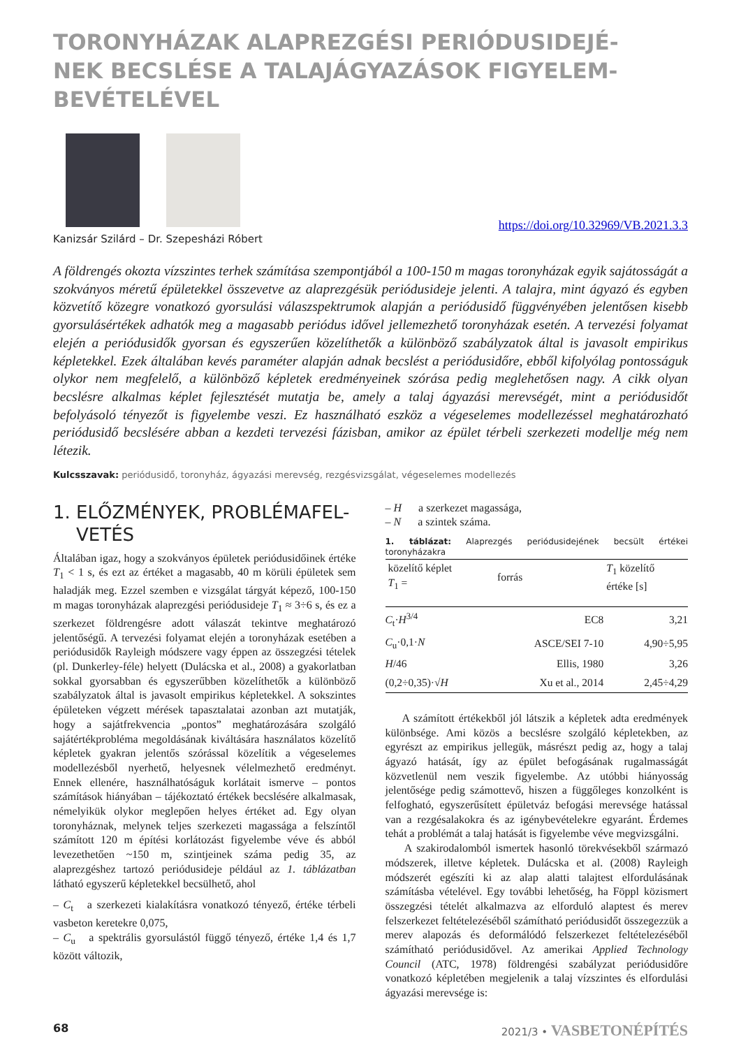TORONYHÁZAK ALAPREZGÉSI PERIÓDUSIDEJÉ-
NEK BECSLÉSE A TALAJÁGYAZÁSOK FIGYELEM-
BEVÉTELÉVEL
Kanizsár Szilárd – Dr. Szepesházi Róbert
https://doi.org/10.32969/VB.2021.3.3
A földrengés okozta vízszintes terhek számítása szempontjából a 100-150 m magas toronyházak egyik sajátosságát a szokványos méretű épületekkel összevetve az alaprezgésük periódusideje jelenti. A talajra, mint ágyazó és egyben közvetítő közegre vonatkozó gyorsulási válaszspektrumok alapján a periódusidő függvényében jelentősen kisebb gyorsulásértékek adhatók meg a magasabb periódus idővel jellemezhető toronyházak esetén. A tervezési folyamat elején a periódusidők gyorsan és egyszerűen közelíthetők a különböző szabályzatok által is javasolt empirikus képletekkel. Ezek általában kevés paraméter alapján adnak becslést a periódusidőre, ebből kifolyólag pontosságuk olykor nem megfelelő, a különböző képletek eredményeinek szórása pedig meglehetősen nagy. A cikk olyan becslésre alkalmas képlet fejlesztését mutatja be, amely a talaj ágyazási merevségét, mint a periódusidőt befolyásoló tényezőt is figyelembe veszi. Ez használható eszköz a végeselemes modellezéssel meghatározható periódusidő becslésére abban a kezdeti tervezési fázisban, amikor az épület térbeli szerkezeti modellje még nem létezik.
Kulcsszavak: periódusidő, toronyház, ágyazási merevség, rezgésvizsgálat, végeselemes modellezés
1. ELŐZMÉNYEK, PROBLÉMAFEL-
VETÉS
Általában igaz, hogy a szokványos épületek periódusidőinek értéke T<sub>1</sub> < 1 s, és ezt az értéket a magasabb, 40 m körüli épületek sem haladják meg. Ezzel szemben e vizsgálat tárgyát képező, 100-150 m magas toronyházak alaprezgési periódusideje T<sub>1</sub> ≈ 3÷6 s, és ez a szerkezet földrengésre adott válaszát tekintve meghatározó jelentőségű. A tervezési folyamat elején a toronyházak esetében a periódusidők Rayleigh módszere vagy éppen az összegzési tételek (pl. Dunkerley-féle) helyett (Dulácska et al., 2008) a gyakorlatban sokkal gyorsabban és egyszerűbben közelíthetők a különböző szabályzatok által is javasolt empirikus képletekkel. A sokszintes épületeken végzett mérések tapasztalatai azonban azt mutatják, hogy a sajátfrekvencia „pontos” meghatározására szolgáló sajátértékprobléma megoldásának kiváltására használatos közelítő képletek gyakran jelentős szórással közelítik a végeselemes modellezésből nyerhető, helyesnek vélelmezhető eredményt. Ennek ellenére, használhatóságuk korlátait ismerve – pontos számítások hiányában – tájékoztató értékek becslésére alkalmasak, némelyikük olykor meglepően helyes értéket ad. Egy olyan toronyháznak, melynek teljes szerkezeti magassága a felszíntől számított 120 m építési korlátozást figyelembe véve és abból levezethetően ~150 m, szintjeinek száma pedig 35, az alaprezgéshez tartozó periódusideje például az 1. táblázatban látható egyszerű képletekkel becsülhető, ahol
– C<sub>t</sub> a szerkezeti kialakításra vonatkozó tényező, értéke térbeli vasbeton keretekre 0,075,
– C<sub>u</sub> a spektrális gyorsulástól függő tényező, értéke 1,4 és 1,7 között változik,
– H a szerkezet magassága,
– N a szintek száma.
1. táblázat: Alaprezgés periódusidejének becsült értékei toronyházakra
| közelítő képlet T<sub>1</sub> = | forrás | T<sub>1</sub> közelítő értéke [s] |
| --- | --- | --- |
| C<sub>t</sub>· H<sup>3/4</sup> | EC8 | 3,21 |
| C<sub>u</sub>·0,1· N | ASCE/SEI 7-10 | 4,90÷5,95 |
| H /46 | Ellis, 1980 | 3,26 |
| (0,2÷0,35)·√ H | Xu et al., 2014 | 2,45÷4,29 |
A számított értékekből jól látszik a képletek adta eredmények különbsége. Ami közös a becslésre szolgáló képletekben, az egyrészt az empirikus jellegük, másrészt pedig az, hogy a talaj ágyazó hatását, így az épület befogásának rugalmasságát közvetlenül nem veszik figyelembe. Az utóbbi hiányosság jelentősége pedig számottevő, hiszen a függőleges konzolként is felfogható, egyszerűsített épületváz befogási merevsége hatással van a rezgésalakokra és az igénybevételekre egyaránt. Érdemes tehát a problémát a talaj hatását is figyelembe véve megvizsgálni.
A szakirodalomból ismertek hasonló törekvésekből származó módszerek, illetve képletek. Dulácska et al. (2008) Rayleigh módszerét egészíti ki az alap alatti talajtest elfordulásának számításba vételével. Egy további lehetőség, ha Föppl közismert összegzési tételét alkalmazva az elforduló alaptest és merev felszerkezet feltételezéséből számítható periódusidőt összegezzük a merev alapozás és deformálódó felszerkezet feltételezéséből számítható periódusidővel. Az amerikai Applied Technology Council (ATC, 1978) földrengési szabályzat periódusidőre vonatkozó képletében megjelenik a talaj vízszintes és elfordulási ágyazási merevsége is:
68 2021/3 • VASBETONÉPÍTÉS